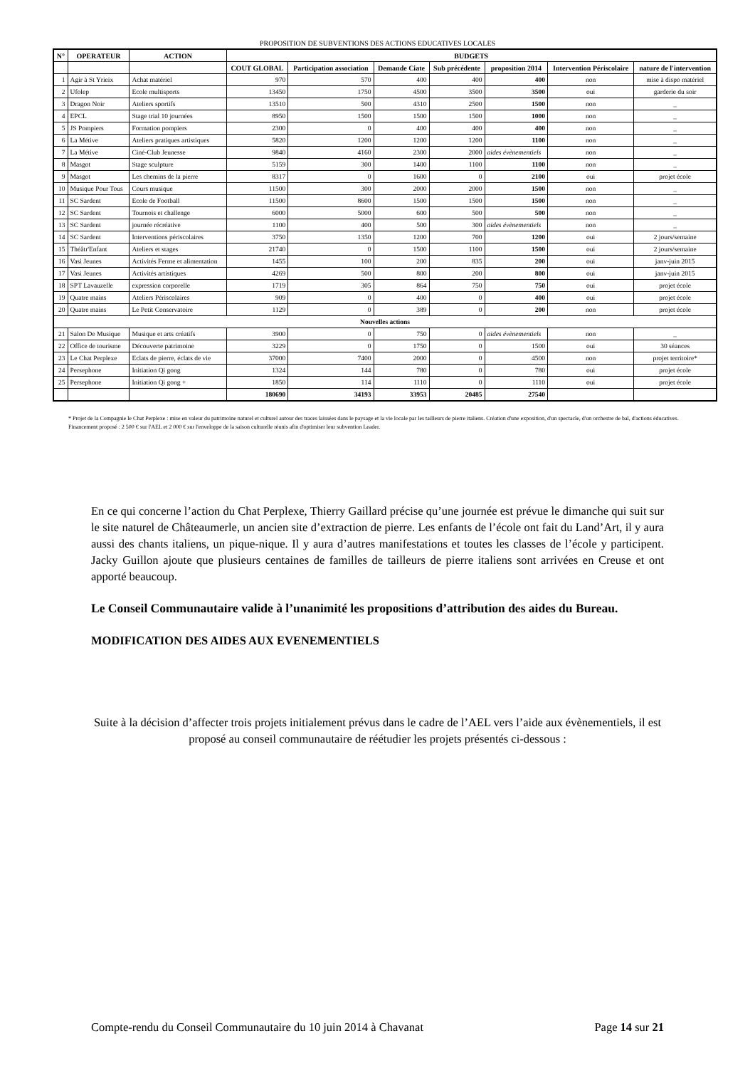PROPOSITION DE SUBVENTIONS DES ACTIONS EDUCATIVES LOCALES
| N° | OPERATEUR | ACTION | BUDGETS | | | | | | |
| --- | --- | --- | --- | --- | --- | --- | --- | --- | --- |
| | | | COUT GLOBAL | Participation association | Demande Ciate | Sub précédente | proposition 2014 | Intervention Périscolaire | nature de l'intervention |
| 1 | Agir à St Yrieix | Achat matériel | 970 | 570 | 400 | 400 | 400 | non | mise à dispo matériel |
| 2 | Ufolep | Ecole multisports | 13450 | 1750 | 4500 | 3500 | 3500 | oui | garderie du soir |
| 3 | Dragon Noir | Ateliers sportifs | 13510 | 500 | 4310 | 2500 | 1500 | non | _ |
| 4 | EPCL | Stage trial 10 journées | 8950 | 1500 | 1500 | 1500 | 1000 | non | _ |
| 5 | JS Pompiers | Formation pompiers | 2300 | 0 | 400 | 400 | 400 | non | _ |
| 6 | La Métive | Ateliers pratiques artistiques | 5820 | 1200 | 1200 | 1200 | 1100 | non | _ |
| 7 | La Métive | Ciné-Club Jeunesse | 9840 | 4160 | 2300 | 2000 | aides évènementiels | non | _ |
| 8 | Masgot | Stage sculpture | 5159 | 300 | 1400 | 1100 | 1100 | non | _ |
| 9 | Masgot | Les chemins de la pierre | 8317 | 0 | 1600 | 0 | 2100 | oui | projet école |
| 10 | Musique Pour Tous | Cours musique | 11500 | 300 | 2000 | 2000 | 1500 | non | _ |
| 11 | SC Sardent | Ecole de Football | 11500 | 8600 | 1500 | 1500 | 1500 | non | _ |
| 12 | SC Sardent | Tournois et challenge | 6000 | 5000 | 600 | 500 | 500 | non | _ |
| 13 | SC Sardent | journée récréative | 1100 | 400 | 500 | 300 | aides évènementiels | non | _ |
| 14 | SC Sardent | Interventions périscolaires | 3750 | 1350 | 1200 | 700 | 1200 | oui | 2 jours/semaine |
| 15 | Théâtr'Enfant | Ateliers et stages | 21740 | 0 | 1500 | 1100 | 1500 | oui | 2 jours/semaine |
| 16 | Vasi Jeunes | Activités Ferme et alimentation | 1455 | 100 | 200 | 835 | 200 | oui | janv-juin 2015 |
| 17 | Vasi Jeunes | Activités artistiques | 4269 | 500 | 800 | 200 | 800 | oui | janv-juin 2015 |
| 18 | SPT Lavauzelle | expression corporelle | 1719 | 305 | 864 | 750 | 750 | oui | projet école |
| 19 | Quatre mains | Ateliers Périscolaires | 909 | 0 | 400 | 0 | 400 | oui | projet école |
| 20 | Quatre mains | Le Petit Conservatoire | 1129 | 0 | 389 | 0 | 200 | non | projet école |
| Nouvelles actions | | | | | | | | | |
| 21 | Salon De Musique | Musique et arts créatifs | 3900 | 0 | 750 | 0 | aides évènementiels | non | _ |
| 22 | Office de tourisme | Découverte patrimoine | 3229 | 0 | 1750 | 0 | 1500 | oui | 30 séances |
| 23 | Le Chat Perplexe | Eclats de pierre, éclats de vie | 37000 | 7400 | 2000 | 0 | 4500 | non | projet territoire* |
| 24 | Persephone | Initiation Qi gong | 1324 | 144 | 780 | 0 | 780 | oui | projet école |
| 25 | Persephone | Initiation Qi gong + | 1850 | 114 | 1110 | 0 | 1110 | oui | projet école |
| | | | 180690 | 34193 | 33953 | 20485 | 27540 | | |
* Projet de la Compagnie le Chat Perplexe : mise en valeur du patrimoine naturel et culturel autour des traces laissées dans le paysage et la vie locale par les tailleurs de pierre italiens. Création d'une exposition, d'un spectacle, d'un orchestre de bal, d'actions éducatives. Financement proposé : 2 500 € sur l'AEL et 2 000 € sur l'enveloppe de la saison culturelle réunis afin d'optimiser leur subvention Leader.
En ce qui concerne l’action du Chat Perplexe, Thierry Gaillard précise qu’une journée est prévue le dimanche qui suit sur le site naturel de Châteaumerle, un ancien site d’extraction de pierre. Les enfants de l’école ont fait du Land’Art, il y aura aussi des chants italiens, un pique-nique. Il y aura d’autres manifestations et toutes les classes de l’école y participent. Jacky Guillon ajoute que plusieurs centaines de familles de tailleurs de pierre italiens sont arrivées en Creuse et ont apporté beaucoup.
Le Conseil Communautaire valide à l’unanimité les propositions d’attribution des aides du Bureau.
MODIFICATION DES AIDES AUX EVENEMENTIELS
Suite à la décision d’affecter trois projets initialement prévus dans le cadre de l’AEL vers l’aide aux évènementiels, il est proposé au conseil communautaire de réétudier les projets présentés ci-dessous :
Compte-rendu du Conseil Communautaire du 10 juin 2014 à Chavanat Page 14 sur 21